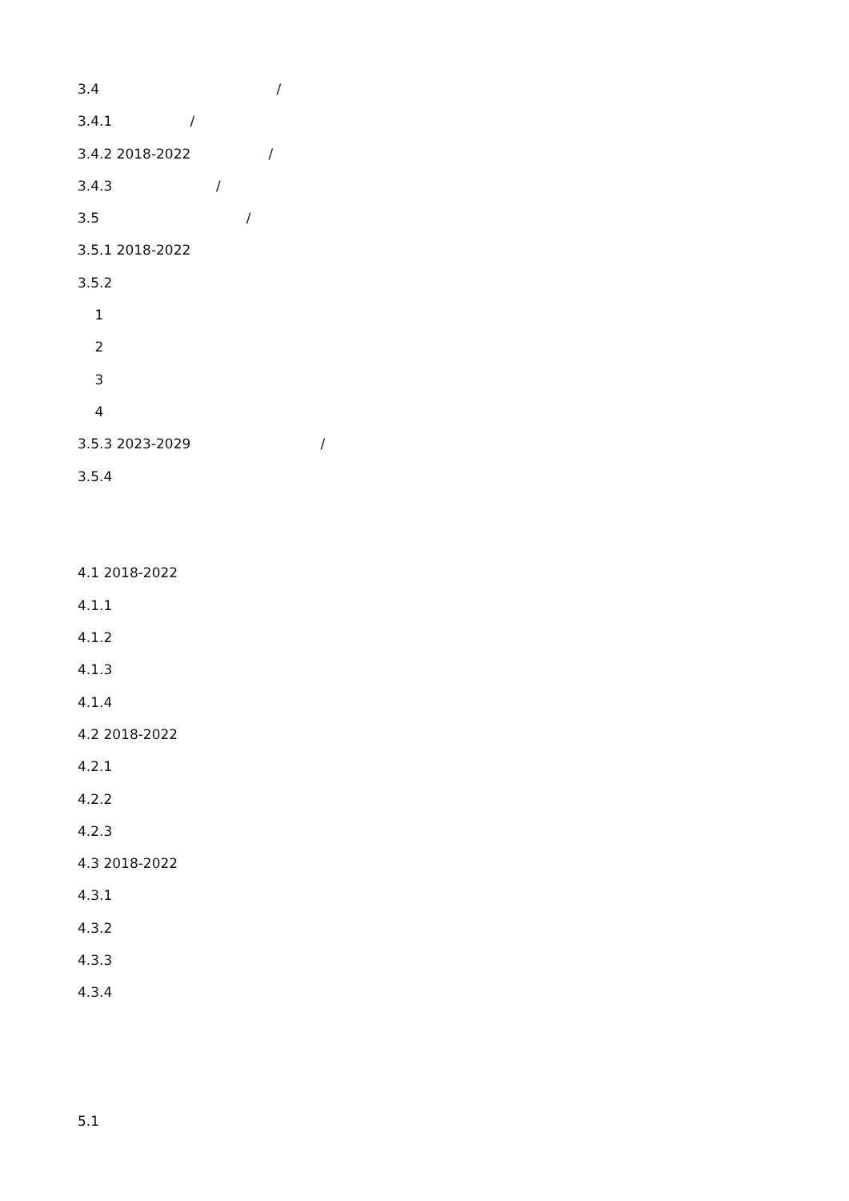3.4 /
3.4.1 /
3.4.2 2018-2022 /
3.4.3 /
3.5 /
3.5.1 2018-2022
3.5.2
1
2
3
4
3.5.3 2023-2029 /
3.5.4
4.1 2018-2022
4.1.1
4.1.2
4.1.3
4.1.4
4.2 2018-2022
4.2.1
4.2.2
4.2.3
4.3 2018-2022
4.3.1
4.3.2
4.3.3
4.3.4
5.1